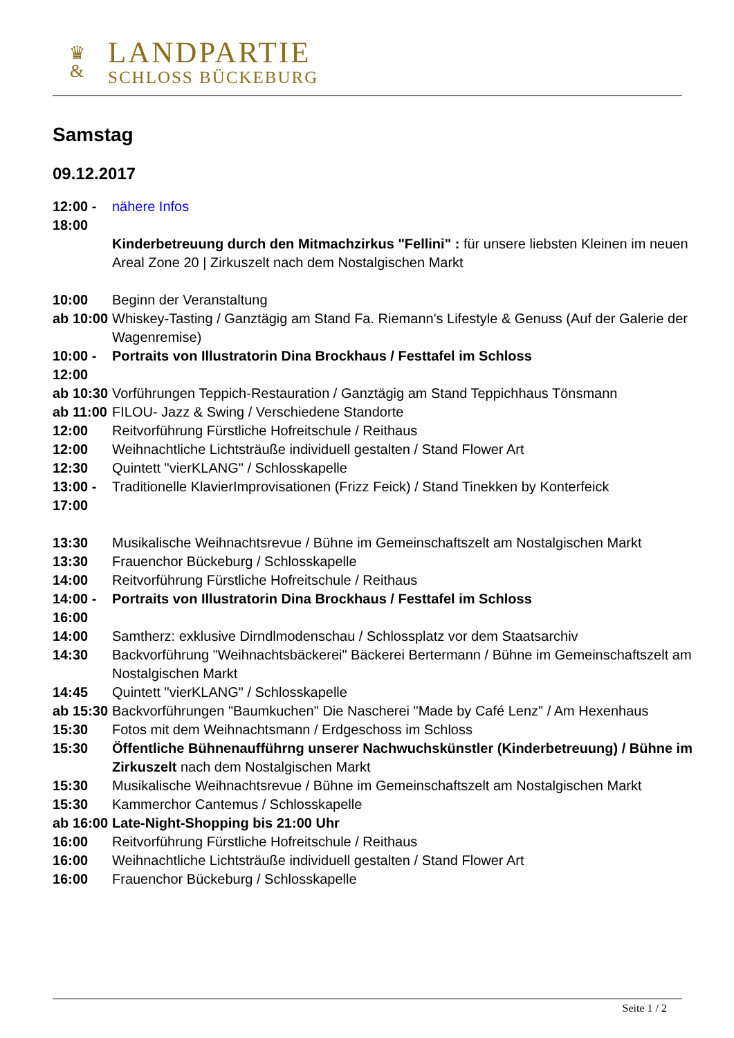♛
&
LANDPARTIE
SCHLOSS BÜCKEBURG
Samstag
09.12.2017
| 12:00 - 18:00 | nähere Infos Kinderbetreuung durch den Mitmachzirkus "Fellini" : für unsere liebsten Kleinen im neuen Areal Zone 20 / Zirkuszelt nach dem Nostalgischen Markt |
| 10:00 | Beginn der Veranstaltung |
| ab 10:00 | Whiskey-Tasting / Ganztägig am Stand Fa. Riemann's Lifestyle & Genuss (Auf der Galerie der Wagenremise) |
| 10:00 - 12:00 | Portraits von Illustratorin Dina Brockhaus / Festtafel im Schloss |
| ab 10:30 | Vorführungen Teppich-Restauration / Ganztägig am Stand Teppichhaus Tönsmann |
| ab 11:00 | FILOU- Jazz & Swing / Verschiedene Standorte |
| 12:00 | Reitvorführung Fürstliche Hofreitschule / Reithaus |
| 12:00 | Weihnachtliche Lichtsträuße individuell gestalten / Stand Flower Art |
| 12:30 | Quintett "vierKLANG" / Schlosskapelle |
| 13:00 - 17:00 | Traditionelle KlavierImprovisationen (Frizz Feick) / Stand Tinekken by Konterfeick |
| 13:30 | Musikalische Weihnachtsrevue / Bühne im Gemeinschaftszelt am Nostalgischen Markt |
| 13:30 | Frauenchor Bückeburg / Schlosskapelle |
| 14:00 | Reitvorführung Fürstliche Hofreitschule / Reithaus |
| 14:00 - 16:00 | Portraits von Illustratorin Dina Brockhaus / Festtafel im Schloss |
| 14:00 | Samtherz: exklusive Dirndlmodenschau / Schlossplatz vor dem Staatsarchiv |
| 14:30 | Backvorführung "Weihnachtsbäckerei" Bäckerei Bertermann / Bühne im Gemeinschaftszelt am Nostalgischen Markt |
| 14:45 | Quintett "vierKLANG" / Schlosskapelle |
| ab 15:30 | Backvorführungen "Baumkuchen" Die Nascherei "Made by Café Lenz" / Am Hexenhaus |
| 15:30 | Fotos mit dem Weihnachtsmann / Erdgeschoss im Schloss |
| 15:30 | Öffentliche Bühnenaufführng unserer Nachwuchskünstler (Kinderbetreuung) / Bühne im Zirkuszelt nach dem Nostalgischen Markt |
| 15:30 | Musikalische Weihnachtsrevue / Bühne im Gemeinschaftszelt am Nostalgischen Markt |
| 15:30 | Kammerchor Cantemus / Schlosskapelle |
| ab 16:00 | Late-Night-Shopping bis 21:00 Uhr |
| 16:00 | Reitvorführung Fürstliche Hofreitschule / Reithaus |
| 16:00 | Weihnachtliche Lichtsträuße individuell gestalten / Stand Flower Art |
| 16:00 | Frauenchor Bückeburg / Schlosskapelle |
Seite 1 / 2